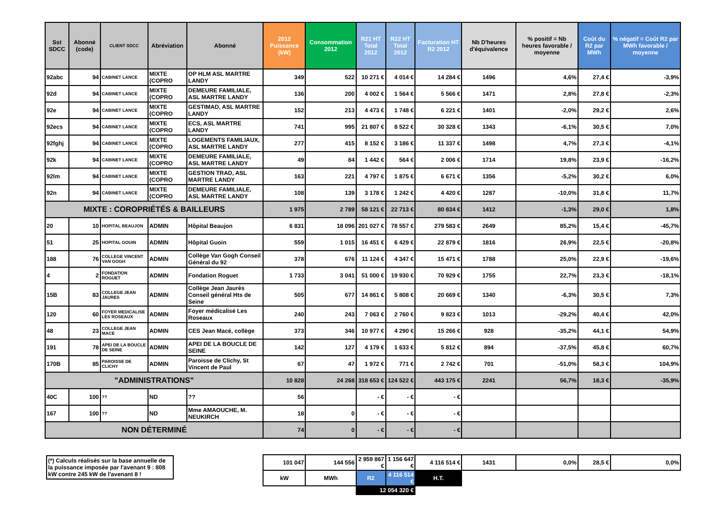| Sst SDCC | Abonné (code) | CLIENT SDCC | Abréviation | Abonné | 2012 Puissance (kW) | Consommation 2012 | R21 HT Total 2012 | R22 HT Total 2012 | Facturation HT R2 2012 | Nb D'heures d'équivalence | % positif = Nb heures favorable / moyenne | Coût du R2 par MWh | % négatif = Coût R2 par MWh favorable / moyenne |
| --- | --- | --- | --- | --- | --- | --- | --- | --- | --- | --- | --- | --- | --- |
| 92abc | 94 | CABINET LANCE | MIXTE (COPRO | OP HLM ASL MARTRE LANDY | 349 | 522 | 10 271 € | 4 014 € | 14 284 € | 1496 | 4,6% | 27,4 € | -3,9% |
| 92d | 94 | CABINET LANCE | MIXTE (COPRO | DEMEURE FAMILIALE, ASL MARTRE LANDY | 136 | 200 | 4 002 € | 1 564 € | 5 566 € | 1471 | 2,8% | 27,8 € | -2,3% |
| 92e | 94 | CABINET LANCE | MIXTE (COPRO | GESTIMAD, ASL MARTRE LANDY | 152 | 213 | 4 473 € | 1 748 € | 6 221 € | 1401 | -2,0% | 29,2 € | 2,6% |
| 92ecs | 94 | CABINET LANCE | MIXTE (COPRO | ECS, ASL MARTRE LANDY | 741 | 995 | 21 807 € | 8 522 € | 30 328 € | 1343 | -6,1% | 30,5 € | 7,0% |
| 92fghj | 94 | CABINET LANCE | MIXTE (COPRO | LOGEMENTS FAMILIAUX, ASL MARTRE LANDY | 277 | 415 | 8 152 € | 3 186 € | 11 337 € | 1498 | 4,7% | 27,3 € | -4,1% |
| 92k | 94 | CABINET LANCE | MIXTE (COPRO | DEMEURE FAMILIALE, ASL MARTRE LANDY | 49 | 84 | 1 442 € | 564 € | 2 006 € | 1714 | 19,8% | 23,9 € | -16,2% |
| 92lm | 94 | CABINET LANCE | MIXTE (COPRO | GESTION TRAD, ASL MARTRE LANDY | 163 | 221 | 4 797 € | 1 875 € | 6 671 € | 1356 | -5,2% | 30,2 € | 6,0% |
| 92n | 94 | CABINET LANCE | MIXTE (COPRO | DEMEURE FAMILIALE, ASL MARTRE LANDY | 108 | 139 | 3 178 € | 1 242 € | 4 420 € | 1287 | -10,0% | 31,8 € | 11,7% |
| MIXTE : COROPRIÉTÉS & BAILLEURS | | | | | 1 975 | 2 789 | 58 121 € | 22 713 € | 80 834 € | 1412 | -1,3% | 29,0 € | 1,8% |
| 20 | 10 | HOPITAL BEAUJON | ADMIN | Hôpital Beaujon | 6 831 | 18 096 | 201 027 € | 78 557 € | 279 583 € | 2649 | 85,2% | 15,4 € | -45,7% |
| 51 | 25 | HOPITAL GOUIN | ADMIN | Hôpital Guoin | 559 | 1 015 | 16 451 € | 6 429 € | 22 879 € | 1816 | 26,9% | 22,5 € | -20,8% |
| 188 | 76 | COLLEGE VINCENT VAN GOGH | ADMIN | Collège Van Gogh Conseil Général du 92 | 378 | 676 | 11 124 € | 4 347 € | 15 471 € | 1788 | 25,0% | 22,9 € | -19,6% |
| 4 | 2 | FONDATION ROGUET | ADMIN | Fondation Roguet | 1 733 | 3 041 | 51 000 € | 19 930 € | 70 929 € | 1755 | 22,7% | 23,3 € | -18,1% |
| 15B | 83 | COLLEGE JEAN JAURES | ADMIN | Collège Jean Jaurès Conseil général Hts de Seine | 505 | 677 | 14 861 € | 5 808 € | 20 669 € | 1340 | -6,3% | 30,5 € | 7,3% |
| 120 | 60 | FOYER MEDICALISE LES ROSEAUX | ADMIN | Foyer médicalisé Les Roseaux | 240 | 243 | 7 063 € | 2 760 € | 9 823 € | 1013 | -29,2% | 40,4 € | 42,0% |
| 48 | 23 | COLLEGE JEAN MACE | ADMIN | CES Jean Macé, collège | 373 | 346 | 10 977 € | 4 290 € | 15 266 € | 928 | -35,2% | 44,1 € | 54,9% |
| 191 | 78 | APEI DE LA BOUCLE DE SEINE | ADMIN | APEI DE LA BOUCLE DE SEINE | 142 | 127 | 4 179 € | 1 633 € | 5 812 € | 894 | -37,5% | 45,8 € | 60,7% |
| 170B | 85 | PAROISSE DE CLICHY | ADMIN | Paroisse de Clichy, St Vincent de Paul | 67 | 47 | 1 972 € | 771 € | 2 742 € | 701 | -51,0% | 58,3 € | 104,9% |
| "ADMINISTRATIONS" | | | | | 10 828 | 24 268 | 318 653 € | 124 522 € | 443 175 € | 2241 | 56,7% | 18,3 € | -35,9% |
| 40C | 100 | ?? | ND | ?? | 56 | | - € | - € | - € | | | | |
| 167 | 100 | ?? | ND | Mme AMAOUCHE, M. NEUKIRCH | 18 | 0 | - € | - € | - € | | | | |
| NON DÉTERMINÉ | | | | | 74 | 0 | - € | - € | - € | | | | |
| (*) Calculs réalisés sur la base annuelle de la puissance imposée par l'avenant 9 : 808 kW contre 245 kW de l'avenant 8 ! | | | | | 101 047 | 144 556 | 2 959 867 € | 1 156 647 € | 4 116 514 € | 1431 | 0,0% | 28,5 € | 0,0% |
| | | | | | kW | MWh | R2 | 4 116 514 € | H.T. | | | | |
| | | | | | | | 12 054 320 € | | | | | | |